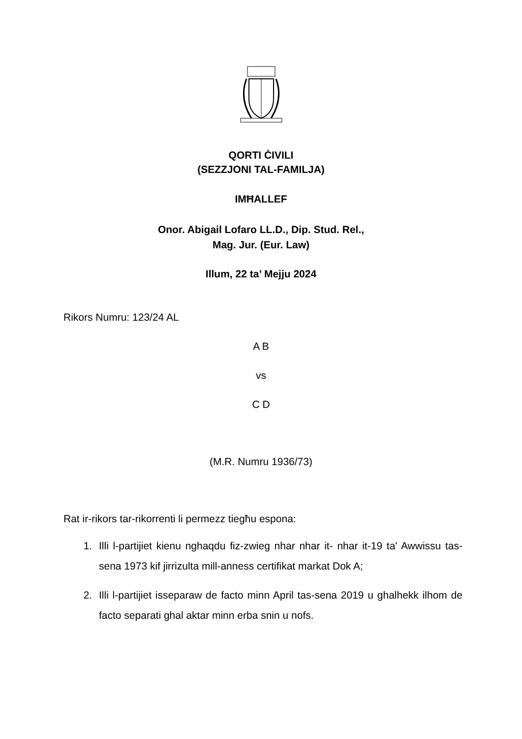QORTI ĊIVILI
(SEZZJONI TAL-FAMILJA)
IMĦALLEF
Onor. Abigail Lofaro LL.D., Dip. Stud. Rel.,
Mag. Jur. (Eur. Law)
Illum, 22 ta’ Mejju 2024
Rikors Numru: 123/24 AL
A B
vs
C D
(M.R. Numru 1936/73)
Rat ir-rikors tar-rikorrenti li permezz tiegħu espona:
1. Illi l-partijiet kienu nghaqdu fiz-zwieg nhar nhar it- nhar it-19 ta' Awwissu tas-sena 1973 kif jirrizulta mill-anness certifikat markat Dok A;
2. Illi l-partijiet isseparaw de facto minn April tas-sena 2019 u ghalhekk ilhom de facto separati ghal aktar minn erba snin u nofs.